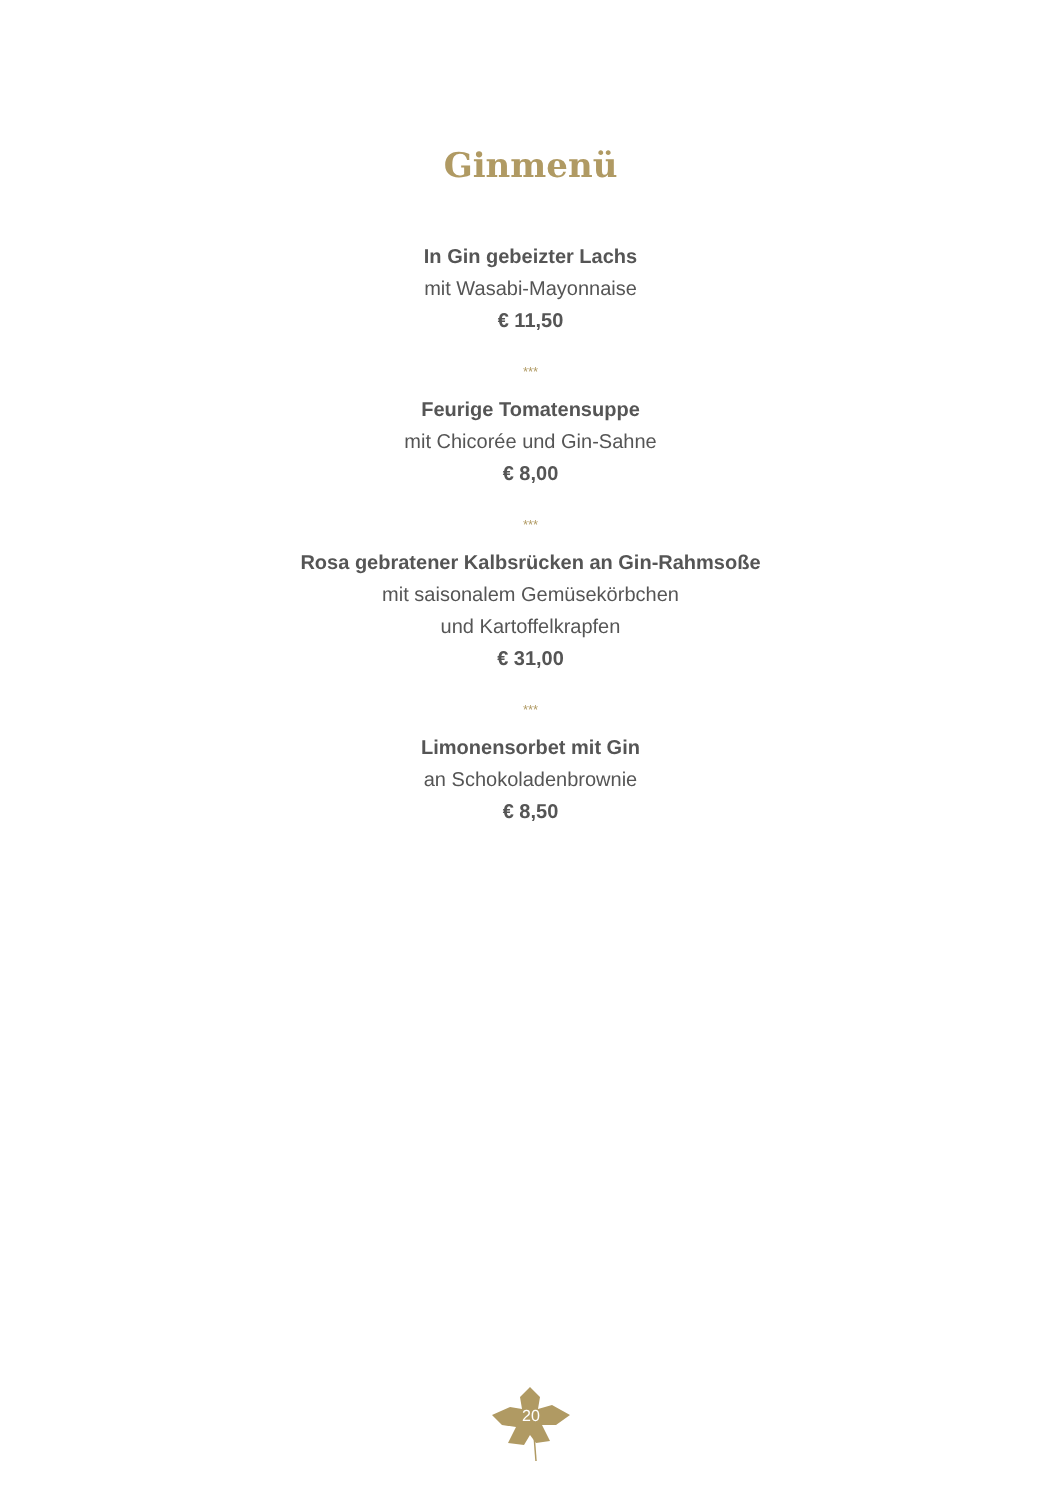Ginmenü
In Gin gebeizter Lachs
mit Wasabi-Mayonnaise
€ 11,50
***
Feurige Tomatensuppe
mit Chicorée und Gin-Sahne
€ 8,00
***
Rosa gebratener Kalbsrücken an Gin-Rahmsoße
mit saisonalem Gemüsekörbchen
und Kartoffelkrapfen
€ 31,00
***
Limonensorbet mit Gin
an Schokoladenbrownie
€ 8,50
20